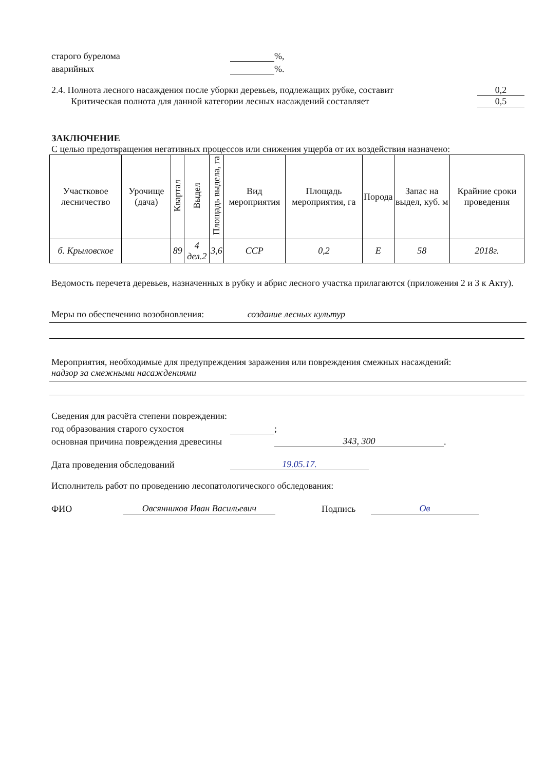старого бурелома %,
аварийных %.
2.4. Полнота лесного насаждения после уборки деревьев, подлежащих рубке, составит 0,2
Критическая полнота для данной категории лесных насаждений составляет 0,5
ЗАКЛЮЧЕНИЕ
С целью предотвращения негативных процессов или снижения ущерба от их воздействия назначено:
| Участковое лесничество | Урочище (дача) | Квартал | Выдел | Площадь выдела, га | Вид мероприятия | Площадь мероприятия, га | Порода | Запас на выдел, куб. м | Крайние сроки проведения |
| --- | --- | --- | --- | --- | --- | --- | --- | --- | --- |
| б. Крыловское | | 89 | 4 дел.2 | 3,6 | ССР | 0,2 | Е | 58 | 2018г. |
Ведомость перечета деревьев, назначенных в рубку и абрис лесного участка прилагаются (приложения 2 и 3 к Акту).
Меры по обеспечению возобновления: создание лесных культур
Мероприятия, необходимые для предупреждения заражения или повреждения смежных насаждений:
надзор за смежными насаждениями
Сведения для расчёта степени повреждения:
год образования старого сухостоя ;
основная причина повреждения древесины 343, 300.
Дата проведения обследований 19.05.17.
Исполнитель работ по проведению лесопатологического обследования:
ФИО Овсянников Иван Васильевич Подпись Ов